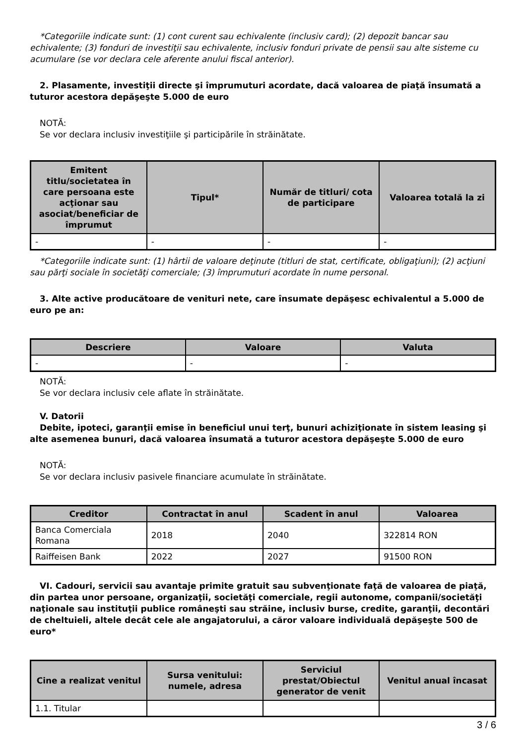*Categoriile indicate sunt: (1) cont curent sau echivalente (inclusiv card); (2) depozit bancar sau echivalente; (3) fonduri de investiţii sau echivalente, inclusiv fonduri private de pensii sau alte sisteme cu acumulare (se vor declara cele aferente anului fiscal anterior).
2. Plasamente, investiţii directe şi împrumuturi acordate, dacă valoarea de piaţă însumată a tuturor acestora depăşeşte 5.000 de euro
NOTĂ:
Se vor declara inclusiv investiţiile şi participările în străinătate.
| Emitent titlu/societatea în care persoana este acţionar sau asociat/beneficiar de împrumut | Tipul* | Număr de titluri/ cota de participare | Valoarea totală la zi |
| --- | --- | --- | --- |
| - | - | - | - |
*Categoriile indicate sunt: (1) hârtii de valoare deţinute (titluri de stat, certificate, obligaţiuni); (2) acţiuni sau părţi sociale în societăţi comerciale; (3) împrumuturi acordate în nume personal.
3. Alte active producătoare de venituri nete, care însumate depăşesc echivalentul a 5.000 de euro pe an:
| Descriere | Valoare | Valuta |
| --- | --- | --- |
| - | - | - |
NOTĂ:
Se vor declara inclusiv cele aflate în străinătate.
V. Datorii
Debite, ipoteci, garanţii emise în beneficiul unui terţ, bunuri achiziţionate în sistem leasing şi alte asemenea bunuri, dacă valoarea însumată a tuturor acestora depăşeşte 5.000 de euro
NOTĂ:
Se vor declara inclusiv pasivele financiare acumulate în străinătate.
| Creditor | Contractat în anul | Scadent în anul | Valoarea |
| --- | --- | --- | --- |
| Banca Comerciala Romana | 2018 | 2040 | 322814 RON |
| Raiffeisen Bank | 2022 | 2027 | 91500 RON |
VI. Cadouri, servicii sau avantaje primite gratuit sau subvenţionate faţă de valoarea de piaţă, din partea unor persoane, organizaţii, societăţi comerciale, regii autonome, companii/societăţi naţionale sau instituţii publice româneşti sau străine, inclusiv burse, credite, garanţii, decontări de cheltuieli, altele decât cele ale angajatorului, a căror valoare individuală depăşeşte 500 de euro*
| Cine a realizat venitul | Sursa venitului: numele, adresa | Serviciul prestat/Obiectul generator de venit | Venitul anual încasat |
| --- | --- | --- | --- |
| 1.1. Titular | | | |
3 / 6